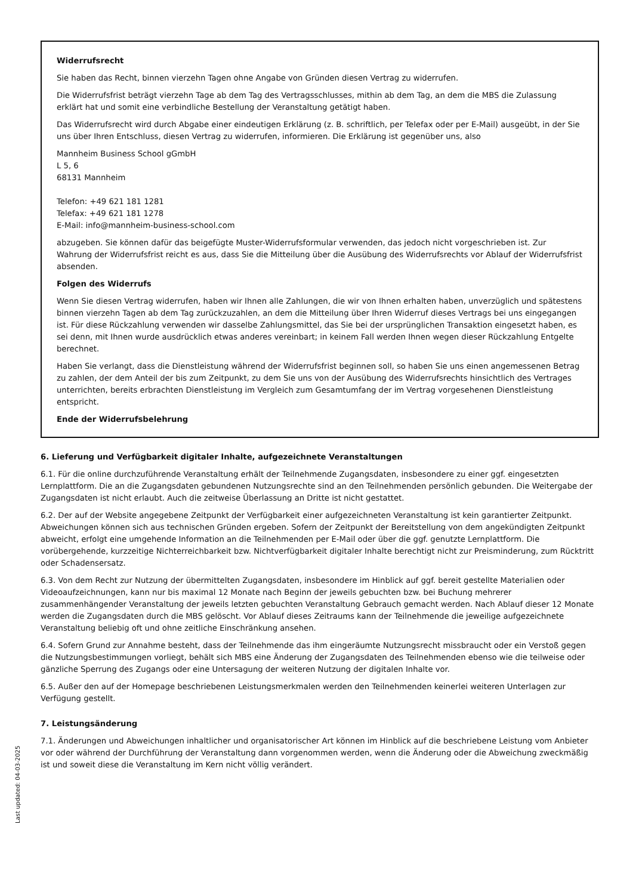Last updated: 04-03-2025
Widerrufsrecht
Sie haben das Recht, binnen vierzehn Tagen ohne Angabe von Gründen diesen Vertrag zu widerrufen.
Die Widerrufsfrist beträgt vierzehn Tage ab dem Tag des Vertragsschlusses, mithin ab dem Tag, an dem die MBS die Zulassung erklärt hat und somit eine verbindliche Bestellung der Veranstaltung getätigt haben.
Das Widerrufsrecht wird durch Abgabe einer eindeutigen Erklärung (z. B. schriftlich, per Telefax oder per E-Mail) ausgeübt, in der Sie uns über Ihren Entschluss, diesen Vertrag zu widerrufen, informieren. Die Erklärung ist gegenüber uns, also
Mannheim Business School gGmbH
L 5, 6
68131 Mannheim
Telefon: +49 621 181 1281
Telefax: +49 621 181 1278
E-Mail: info@mannheim-business-school.com
abzugeben. Sie können dafür das beigefügte Muster-Widerrufsformular verwenden, das jedoch nicht vorgeschrieben ist. Zur Wahrung der Widerrufsfrist reicht es aus, dass Sie die Mitteilung über die Ausübung des Widerrufsrechts vor Ablauf der Widerrufsfrist absenden.
Folgen des Widerrufs
Wenn Sie diesen Vertrag widerrufen, haben wir Ihnen alle Zahlungen, die wir von Ihnen erhalten haben, unverzüglich und spätestens binnen vierzehn Tagen ab dem Tag zurückzuzahlen, an dem die Mitteilung über Ihren Widerruf dieses Vertrags bei uns eingegangen ist. Für diese Rückzahlung verwenden wir dasselbe Zahlungsmittel, das Sie bei der ursprünglichen Transaktion eingesetzt haben, es sei denn, mit Ihnen wurde ausdrücklich etwas anderes vereinbart; in keinem Fall werden Ihnen wegen dieser Rückzahlung Entgelte berechnet.
Haben Sie verlangt, dass die Dienstleistung während der Widerrufsfrist beginnen soll, so haben Sie uns einen angemessenen Betrag zu zahlen, der dem Anteil der bis zum Zeitpunkt, zu dem Sie uns von der Ausübung des Widerrufsrechts hinsichtlich des Vertrages unterrichten, bereits erbrachten Dienstleistung im Vergleich zum Gesamtumfang der im Vertrag vorgesehenen Dienstleistung entspricht.
Ende der Widerrufsbelehrung
6. Lieferung und Verfügbarkeit digitaler Inhalte, aufgezeichnete Veranstaltungen
6.1. Für die online durchzuführende Veranstaltung erhält der Teilnehmende Zugangsdaten, insbesondere zu einer ggf. eingesetzten Lernplattform. Die an die Zugangsdaten gebundenen Nutzungsrechte sind an den Teilnehmenden persönlich gebunden. Die Weitergabe der Zugangsdaten ist nicht erlaubt. Auch die zeitweise Überlassung an Dritte ist nicht gestattet.
6.2. Der auf der Website angegebene Zeitpunkt der Verfügbarkeit einer aufgezeichneten Veranstaltung ist kein garantierter Zeitpunkt. Abweichungen können sich aus technischen Gründen ergeben. Sofern der Zeitpunkt der Bereitstellung von dem angekündigten Zeitpunkt abweicht, erfolgt eine umgehende Information an die Teilnehmenden per E-Mail oder über die ggf. genutzte Lernplattform. Die vorübergehende, kurzzeitige Nichterreichbarkeit bzw. Nichtverfügbarkeit digitaler Inhalte berechtigt nicht zur Preisminderung, zum Rücktritt oder Schadensersatz.
6.3. Von dem Recht zur Nutzung der übermittelten Zugangsdaten, insbesondere im Hinblick auf ggf. bereit gestellte Materialien oder Videoaufzeichnungen, kann nur bis maximal 12 Monate nach Beginn der jeweils gebuchten bzw. bei Buchung mehrerer zusammenhängender Veranstaltung der jeweils letzten gebuchten Veranstaltung Gebrauch gemacht werden. Nach Ablauf dieser 12 Monate werden die Zugangsdaten durch die MBS gelöscht. Vor Ablauf dieses Zeitraums kann der Teilnehmende die jeweilige aufgezeichnete Veranstaltung beliebig oft und ohne zeitliche Einschränkung ansehen.
6.4. Sofern Grund zur Annahme besteht, dass der Teilnehmende das ihm eingeräumte Nutzungsrecht missbraucht oder ein Verstoß gegen die Nutzungsbestimmungen vorliegt, behält sich MBS eine Änderung der Zugangsdaten des Teilnehmenden ebenso wie die teilweise oder gänzliche Sperrung des Zugangs oder eine Untersagung der weiteren Nutzung der digitalen Inhalte vor.
6.5. Außer den auf der Homepage beschriebenen Leistungsmerkmalen werden den Teilnehmenden keinerlei weiteren Unterlagen zur Verfügung gestellt.
7. Leistungsänderung
7.1. Änderungen und Abweichungen inhaltlicher und organisatorischer Art können im Hinblick auf die beschriebene Leistung vom Anbieter vor oder während der Durchführung der Veranstaltung dann vorgenommen werden, wenn die Änderung oder die Abweichung zweckmäßig ist und soweit diese die Veranstaltung im Kern nicht völlig verändert.